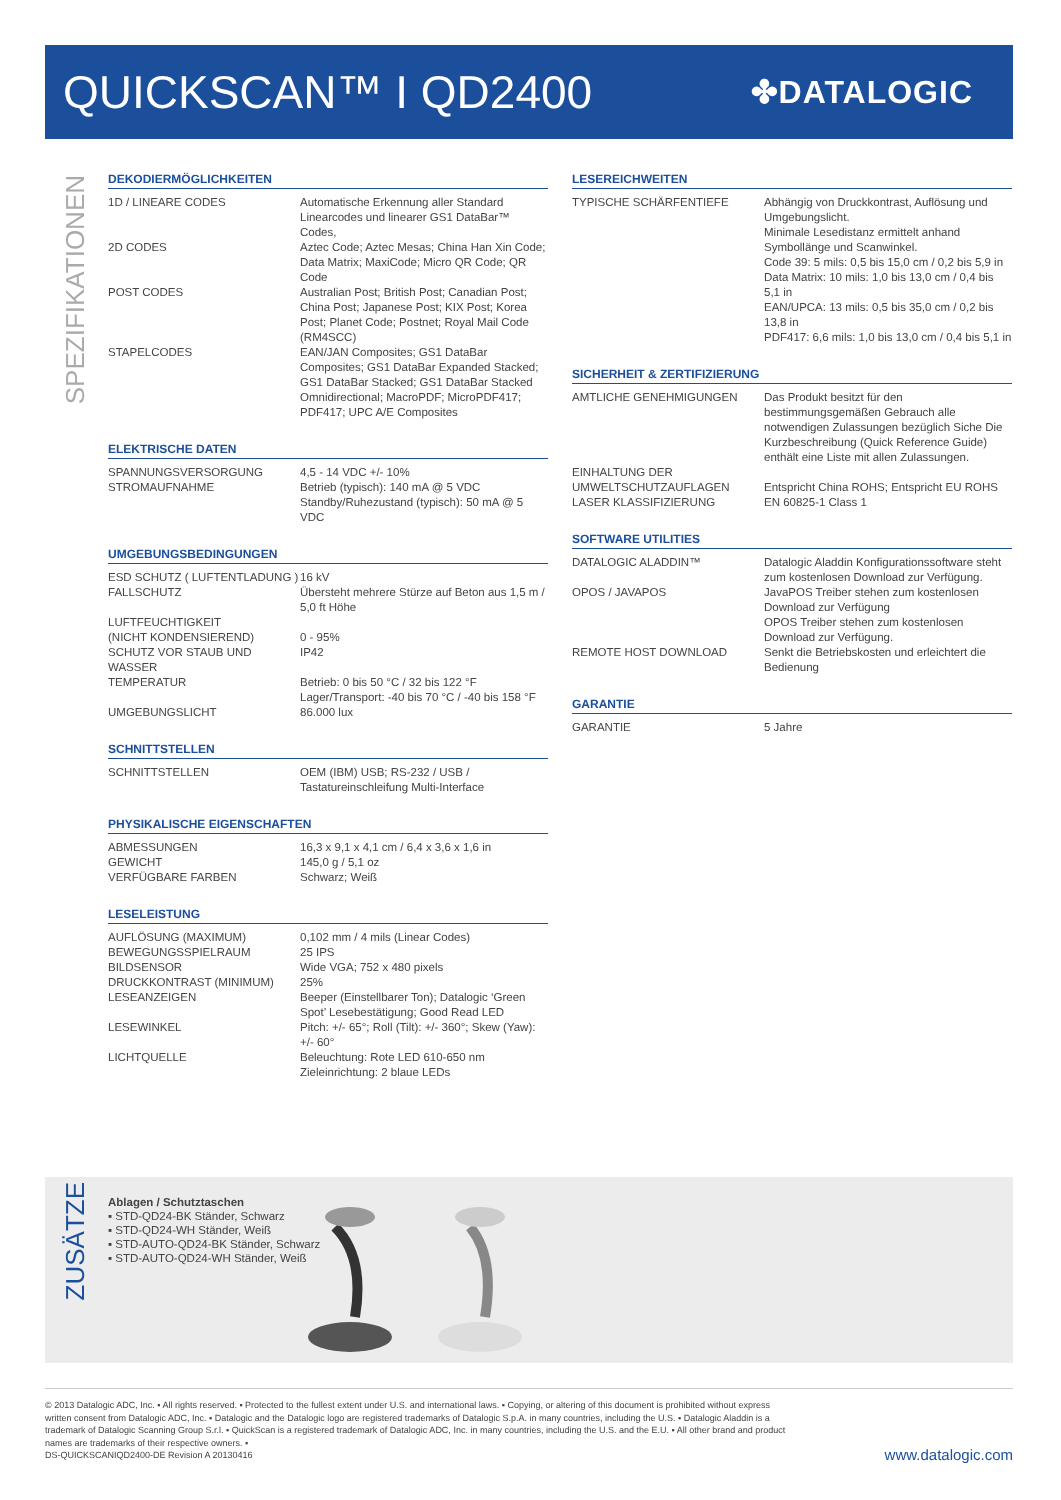QUICKSCAN™ I QD2400
✤DATALOGIC
SPEZIFIKATIONEN
DEKODIERMÖGLICHKEITEN
| 1D / LINEARE CODES | Automatische Erkennung aller Standard Linearcodes und linearer GS1 DataBar™ Codes, |
| 2D CODES | Aztec Code; Aztec Mesas; China Han Xin Code; Data Matrix; MaxiCode; Micro QR Code; QR Code |
| POST CODES | Australian Post; British Post; Canadian Post; China Post; Japanese Post; KIX Post; Korea Post; Planet Code; Postnet; Royal Mail Code (RM4SCC) |
| STAPELCODES | EAN/JAN Composites; GS1 DataBar Composites; GS1 DataBar Expanded Stacked; GS1 DataBar Stacked; GS1 DataBar Stacked Omnidirectional; MacroPDF; MicroPDF417; PDF417; UPC A/E Composites |
ELEKTRISCHE DATEN
| SPANNUNGSVERSORGUNG | 4,5 - 14 VDC +/- 10% |
| STROMAUFNAHME | Betrieb (typisch): 140 mA @ 5 VDC Standby/Ruhezustand (typisch): 50 mA @ 5 VDC |
UMGEBUNGSBEDINGUNGEN
| ESD SCHUTZ ( LUFTENTLADUNG ) | 16 kV |
| FALLSCHUTZ | Übersteht mehrere Stürze auf Beton aus 1,5 m / 5,0 ft Höhe |
| LUFTFEUCHTIGKEIT (NICHT KONDENSIEREND) | 0 - 95% |
| SCHUTZ VOR STAUB UND WASSER | IP42 |
| TEMPERATUR | Betrieb: 0 bis 50 °C / 32 bis 122 °F Lager/Transport: -40 bis 70 °C / -40 bis 158 °F |
| UMGEBUNGSLICHT | 86.000 lux |
SCHNITTSTELLEN
| SCHNITTSTELLEN | OEM (IBM) USB; RS-232 / USB / Tastatureinschleifung Multi-Interface |
PHYSIKALISCHE EIGENSCHAFTEN
| ABMESSUNGEN | 16,3 x 9,1 x 4,1 cm / 6,4 x 3,6 x 1,6 in |
| GEWICHT | 145,0 g / 5,1 oz |
| VERFÜGBARE FARBEN | Schwarz; Weiß |
LESELEISTUNG
| AUFLÖSUNG (MAXIMUM) | 0,102 mm / 4 mils (Linear Codes) |
| BEWEGUNGSSPIELRAUM | 25 IPS |
| BILDSENSOR | Wide VGA; 752 x 480 pixels |
| DRUCKKONTRAST (MINIMUM) | 25% |
| LESEANZEIGEN | Beeper (Einstellbarer Ton); Datalogic ‘Green Spot’ Lesebestätigung; Good Read LED |
| LESEWINKEL | Pitch: +/- 65°; Roll (Tilt): +/- 360°; Skew (Yaw): +/- 60° |
| LICHTQUELLE | Beleuchtung: Rote LED 610-650 nm Zieleinrichtung: 2 blaue LEDs |
LESEREICHWEITEN
| TYPISCHE SCHÄRFENTIEFE | Abhängig von Druckkontrast, Auflösung und Umgebungslicht. Minimale Lesedistanz ermittelt anhand Symbollänge und Scanwinkel. Code 39: 5 mils: 0,5 bis 15,0 cm / 0,2 bis 5,9 in Data Matrix: 10 mils: 1,0 bis 13,0 cm / 0,4 bis 5,1 in EAN/UPCA: 13 mils: 0,5 bis 35,0 cm / 0,2 bis 13,8 in PDF417: 6,6 mils: 1,0 bis 13,0 cm / 0,4 bis 5,1 in |
SICHERHEIT & ZERTIFIZIERUNG
| AMTLICHE GENEHMIGUNGEN | Das Produkt besitzt für den bestimmungsgemäßen Gebrauch alle notwendigen Zulassungen bezüglich Siche Die Kurzbeschreibung (Quick Reference Guide) enthält eine Liste mit allen Zulassungen. |
| EINHALTUNG DER UMWELTSCHUTZAUFLAGEN | Entspricht China ROHS; Entspricht EU ROHS |
| LASER KLASSIFIZIERUNG | EN 60825-1 Class 1 |
SOFTWARE UTILITIES
| DATALOGIC ALADDIN™ | Datalogic Aladdin Konfigurationssoftware steht zum kostenlosen Download zur Verfügung. |
| OPOS / JAVAPOS | JavaPOS Treiber stehen zum kostenlosen Download zur Verfügung OPOS Treiber stehen zum kostenlosen Download zur Verfügung. |
| REMOTE HOST DOWNLOAD | Senkt die Betriebskosten und erleichtert die Bedienung |
GARANTIE
| GARANTIE | 5 Jahre |
ZUSÄTZE
Ablagen / Schutztaschen
▪ STD-QD24-BK Ständer, Schwarz
▪ STD-QD24-WH Ständer, Weiß
▪ STD-AUTO-QD24-BK Ständer, Schwarz
▪ STD-AUTO-QD24-WH Ständer, Weiß
© 2013 Datalogic ADC, Inc. ▪ All rights reserved. ▪ Protected to the fullest extent under U.S. and international laws. ▪ Copying, or altering of this document is prohibited without express
written consent from Datalogic ADC, Inc. ▪ Datalogic and the Datalogic logo are registered trademarks of Datalogic S.p.A. in many countries, including the U.S. ▪ Datalogic Aladdin is a
trademark of Datalogic Scanning Group S.r.l. ▪ QuickScan is a registered trademark of Datalogic ADC, Inc. in many countries, including the U.S. and the E.U. ▪ All other brand and product
names are trademarks of their respective owners. ▪
DS-QUICKSCANIQD2400-DE Revision A 20130416
www.datalogic.com